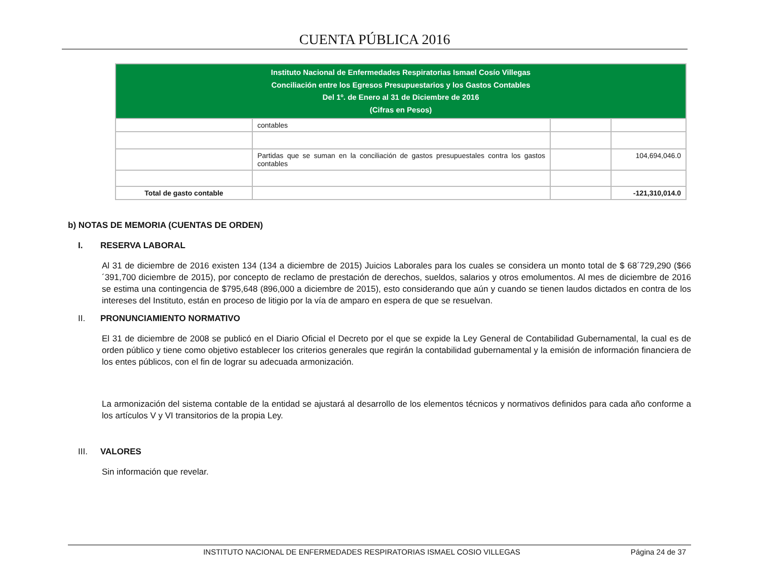CUENTA PÚBLICA 2016
| Instituto Nacional de Enfermedades Respiratorias Ismael Cosío Villegas Conciliación entre los Egresos Presupuestarios y los Gastos Contables Del 1º. de Enero al 31 de Diciembre de 2016 (Cifras en Pesos) | | | |
| --- | --- | --- | --- |
| | contables | | |
| | Partidas que se suman en la conciliación de gastos presupuestales contra los gastos contables | | 104,694,046.0 |
| Total de gasto contable | | | -121,310,014.0 |
b) NOTAS DE MEMORIA (CUENTAS DE ORDEN)
I. RESERVA LABORAL
Al 31 de diciembre de 2016 existen 134 (134 a diciembre de 2015) Juicios Laborales para los cuales se considera un monto total de $ 68´729,290 ($66´391,700 diciembre de 2015), por concepto de reclamo de prestación de derechos, sueldos, salarios y otros emolumentos. Al mes de diciembre de 2016 se estima una contingencia de $795,648 (896,000 a diciembre de 2015), esto considerando que aún y cuando se tienen laudos dictados en contra de los intereses del Instituto, están en proceso de litigio por la vía de amparo en espera de que se resuelvan.
II. PRONUNCIAMIENTO NORMATIVO
El 31 de diciembre de 2008 se publicó en el Diario Oficial el Decreto por el que se expide la Ley General de Contabilidad Gubernamental, la cual es de orden público y tiene como objetivo establecer los criterios generales que regirán la contabilidad gubernamental y la emisión de información financiera de los entes públicos, con el fin de lograr su adecuada armonización.
La armonización del sistema contable de la entidad se ajustará al desarrollo de los elementos técnicos y normativos definidos para cada año conforme a los artículos V y VI transitorios de la propia Ley.
III. VALORES
Sin información que revelar.
INSTITUTO NACIONAL DE ENFERMEDADES RESPIRATORIAS ISMAEL COSIO VILLEGAS Página 24 de 37